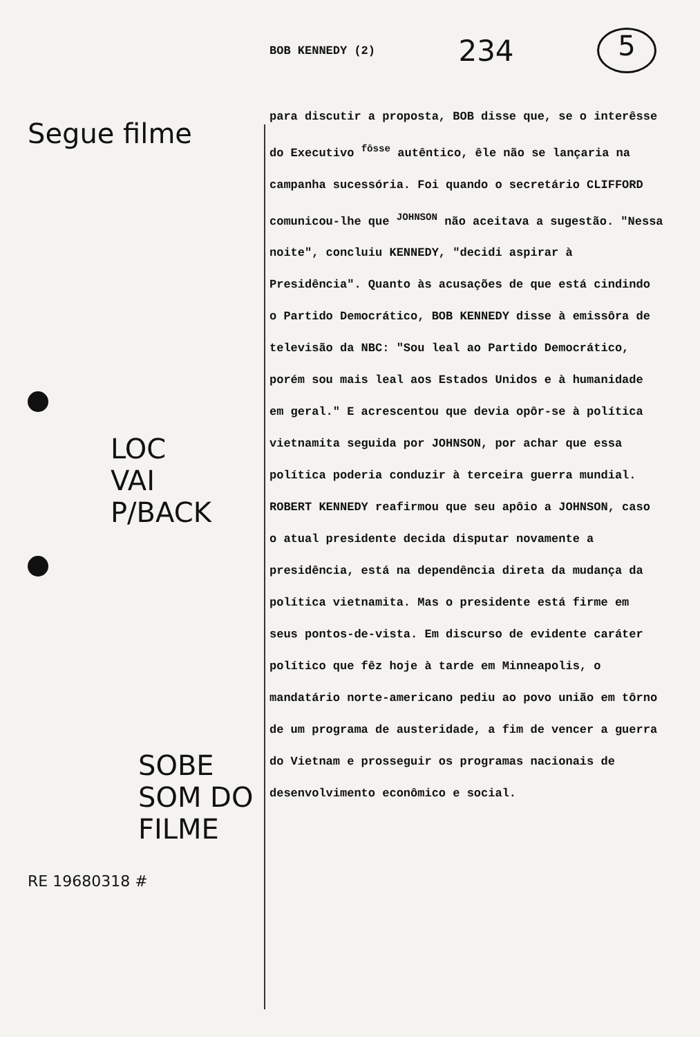Segue filme
LOC
VAI
P/BACK
SOBE
SOM DO
FILME
RE 19680318 #
BOB KENNEDY (2) 234 5
para discutir a proposta, BOB disse que, se o interêsse do Executivo <sup>fôsse</sup> autêntico, êle não se lançaria na campanha sucessória. Foi quando o secretário CLIFFORD comunicou-lhe que <sup>JOHNSON</sup> não aceitava a sugestão. "Nessa noite", concluiu KENNEDY, "decidi aspirar à Presidência". Quanto às acusações de que está cindindo o Partido Democrático, BOB KENNEDY disse à emissôra de televisão da NBC: "Sou leal ao Partido Democrático, porém sou mais leal aos Estados Unidos e à humanidade em geral." E acrescentou que devia opôr-se à política vietnamita seguida por JOHNSON, por achar que essa política poderia conduzir à terceira guerra mundial. ROBERT KENNEDY reafirmou que seu apôio a JOHNSON, caso o atual presidente decida disputar novamente a presidência, está na dependência direta da mudança da política vietnamita. Mas o presidente está firme em seus pontos-de-vista. Em discurso de evidente caráter político que fêz hoje à tarde em Minneapolis, o mandatário norte-americano pediu ao povo união em tôrno de um programa de austeridade, a fim de vencer a guerra do Vietnam e prosseguir os programas nacionais de desenvolvimento econômico e social.